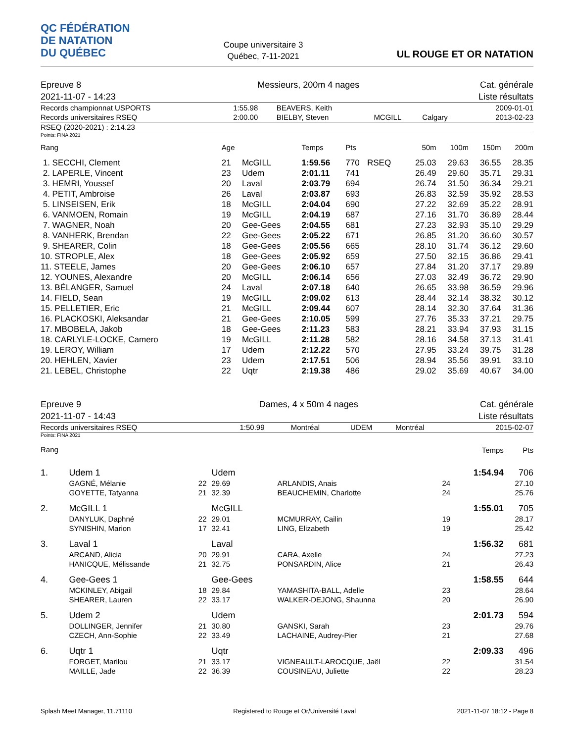QC FÉDÉRATION
DE NATATION
DU QUÉBEC
Coupe universitaire 3
Québec, 7-11-2021
UL ROUGE ET OR NATATION
| Epreuve 8 | Messieurs, 200m 4 nages | Cat. générale |
| 2021-11-07 - 14:23 | | Liste résultats |
| Records championnat USPORTS | 1:55.98 | BEAVERS, Keith | | | 2009-01-01 |
| Records universitaires RSEQ | 2:00.00 | BIELBY, Steven | MCGILL | Calgary | 2013-02-23 |
| RSEQ (2020-2021) : 2:14.23 | | | | | |
Points: FINA 2021
| Rang | Age | | Temps | Pts | | 50m | 100m | 150m | 200m |
| --- | --- | --- | --- | --- | --- | --- | --- | --- | --- |
| 1. SECCHI, Clement | 21 | McGILL | 1:59.56 | 770 | RSEQ | 25.03 | 29.63 | 36.55 | 28.35 |
| 2. LAPERLE, Vincent | 23 | Udem | 2:01.11 | 741 | | 26.49 | 29.60 | 35.71 | 29.31 |
| 3. HEMRI, Youssef | 20 | Laval | 2:03.79 | 694 | | 26.74 | 31.50 | 36.34 | 29.21 |
| 4. PETIT, Ambroise | 26 | Laval | 2:03.87 | 693 | | 26.83 | 32.59 | 35.92 | 28.53 |
| 5. LINSEISEN, Erik | 18 | McGILL | 2:04.04 | 690 | | 27.22 | 32.69 | 35.22 | 28.91 |
| 6. VANMOEN, Romain | 19 | McGILL | 2:04.19 | 687 | | 27.16 | 31.70 | 36.89 | 28.44 |
| 7. WAGNER, Noah | 20 | Gee-Gees | 2:04.55 | 681 | | 27.23 | 32.93 | 35.10 | 29.29 |
| 8. VANHERK, Brendan | 22 | Gee-Gees | 2:05.22 | 671 | | 26.85 | 31.20 | 36.60 | 30.57 |
| 9. SHEARER, Colin | 18 | Gee-Gees | 2:05.56 | 665 | | 28.10 | 31.74 | 36.12 | 29.60 |
| 10. STROPLE, Alex | 18 | Gee-Gees | 2:05.92 | 659 | | 27.50 | 32.15 | 36.86 | 29.41 |
| 11. STEELE, James | 20 | Gee-Gees | 2:06.10 | 657 | | 27.84 | 31.20 | 37.17 | 29.89 |
| 12. YOUNES, Alexandre | 20 | McGILL | 2:06.14 | 656 | | 27.03 | 32.49 | 36.72 | 29.90 |
| 13. BÉLANGER, Samuel | 24 | Laval | 2:07.18 | 640 | | 26.65 | 33.98 | 36.59 | 29.96 |
| 14. FIELD, Sean | 19 | McGILL | 2:09.02 | 613 | | 28.44 | 32.14 | 38.32 | 30.12 |
| 15. PELLETIER, Eric | 21 | McGILL | 2:09.44 | 607 | | 28.14 | 32.30 | 37.64 | 31.36 |
| 16. PLACKOSKI, Aleksandar | 21 | Gee-Gees | 2:10.05 | 599 | | 27.76 | 35.33 | 37.21 | 29.75 |
| 17. MBOBELA, Jakob | 18 | Gee-Gees | 2:11.23 | 583 | | 28.21 | 33.94 | 37.93 | 31.15 |
| 18. CARLYLE-LOCKE, Camero | 19 | McGILL | 2:11.28 | 582 | | 28.16 | 34.58 | 37.13 | 31.41 |
| 19. LEROY, William | 17 | Udem | 2:12.22 | 570 | | 27.95 | 33.24 | 39.75 | 31.28 |
| 20. HEHLEN, Xavier | 23 | Udem | 2:17.51 | 506 | | 28.94 | 35.56 | 39.91 | 33.10 |
| 21. LEBEL, Christophe | 22 | Uqtr | 2:19.38 | 486 | | 29.02 | 35.69 | 40.67 | 34.00 |
| Epreuve 9 | Dames, 4 x 50m 4 nages | Cat. générale |
| 2021-11-07 - 14:43 | | Liste résultats |
| Records universitaires RSEQ | 1:50.99 | Montréal | UDEM | Montréal | 2015-02-07 |
Points: FINA 2021
| Rang | | | | | | Temps | Pts |
| 1. | Udem 1 | | Udem | | | 1:54.94 | 706 |
| | GAGNÉ, Mélanie | 22 | 29.69 | ARLANDIS, Anais | 24 | | 27.10 |
| | GOYETTE, Tatyanna | 21 | 32.39 | BEAUCHEMIN, Charlotte | 24 | | 25.76 |
| 2. | McGILL 1 | | McGILL | | | 1:55.01 | 705 |
| | DANYLUK, Daphné | 22 | 29.01 | MCMURRAY, Cailin | 19 | | 28.17 |
| | SYNISHIN, Marion | 17 | 32.41 | LING, Elizabeth | 19 | | 25.42 |
| 3. | Laval 1 | | Laval | | | 1:56.32 | 681 |
| | ARCAND, Alicia | 20 | 29.91 | CARA, Axelle | 24 | | 27.23 |
| | HANICQUE, Mélissande | 21 | 32.75 | PONSARDIN, Alice | 21 | | 26.43 |
| 4. | Gee-Gees 1 | | Gee-Gees | | | 1:58.55 | 644 |
| | MCKINLEY, Abigail | 18 | 29.84 | YAMASHITA-BALL, Adelle | 23 | | 28.64 |
| | SHEARER, Lauren | 22 | 33.17 | WALKER-DEJONG, Shaunna | 20 | | 26.90 |
| 5. | Udem 2 | | Udem | | | 2:01.73 | 594 |
| | DOLLINGER, Jennifer | 21 | 30.80 | GANSKI, Sarah | 23 | | 29.76 |
| | CZECH, Ann-Sophie | 22 | 33.49 | LACHAINE, Audrey-Pier | 21 | | 27.68 |
| 6. | Uqtr 1 | | Uqtr | | | 2:09.33 | 496 |
| | FORGET, Marilou | 21 | 33.17 | VIGNEAULT-LAROCQUE, Jaël | 22 | | 31.54 |
| | MAILLE, Jade | 22 | 36.39 | COUSINEAU, Juliette | 22 | | 28.23 |
Splash Meet Manager, 11.71110 Registered to Rouge et Or/Université Laval 2021-11-07 18:12 - Page 8